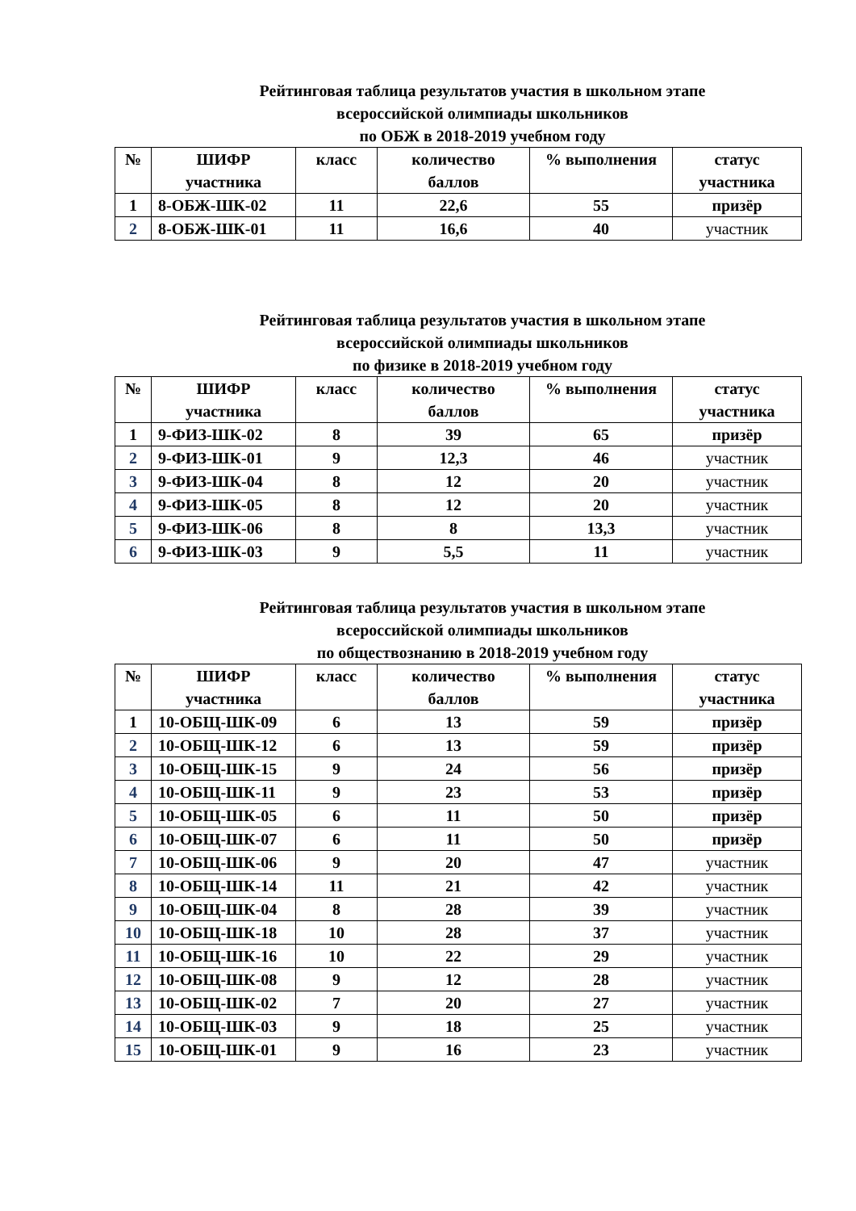Рейтинговая таблица результатов участия в школьном этапе
всероссийской олимпиады школьников
по ОБЖ в 2018-2019 учебном году
| № | ШИФР участника | класс | количество баллов | % выполнения | статус участника |
| --- | --- | --- | --- | --- | --- |
| 1 | 8-ОБЖ-ШК-02 | 11 | 22,6 | 55 | призёр |
| 2 | 8-ОБЖ-ШК-01 | 11 | 16,6 | 40 | участник |
Рейтинговая таблица результатов участия в школьном этапе
всероссийской олимпиады школьников
по физике в 2018-2019 учебном году
| № | ШИФР участника | класс | количество баллов | % выполнения | статус участника |
| --- | --- | --- | --- | --- | --- |
| 1 | 9-ФИЗ-ШК-02 | 8 | 39 | 65 | призёр |
| 2 | 9-ФИЗ-ШК-01 | 9 | 12,3 | 46 | участник |
| 3 | 9-ФИЗ-ШК-04 | 8 | 12 | 20 | участник |
| 4 | 9-ФИЗ-ШК-05 | 8 | 12 | 20 | участник |
| 5 | 9-ФИЗ-ШК-06 | 8 | 8 | 13,3 | участник |
| 6 | 9-ФИЗ-ШК-03 | 9 | 5,5 | 11 | участник |
Рейтинговая таблица результатов участия в школьном этапе
всероссийской олимпиады школьников
по обществознанию в 2018-2019 учебном году
| № | ШИФР участника | класс | количество баллов | % выполнения | статус участника |
| --- | --- | --- | --- | --- | --- |
| 1 | 10-ОБЩ-ШК-09 | 6 | 13 | 59 | призёр |
| 2 | 10-ОБЩ-ШК-12 | 6 | 13 | 59 | призёр |
| 3 | 10-ОБЩ-ШК-15 | 9 | 24 | 56 | призёр |
| 4 | 10-ОБЩ-ШК-11 | 9 | 23 | 53 | призёр |
| 5 | 10-ОБЩ-ШК-05 | 6 | 11 | 50 | призёр |
| 6 | 10-ОБЩ-ШК-07 | 6 | 11 | 50 | призёр |
| 7 | 10-ОБЩ-ШК-06 | 9 | 20 | 47 | участник |
| 8 | 10-ОБЩ-ШК-14 | 11 | 21 | 42 | участник |
| 9 | 10-ОБЩ-ШК-04 | 8 | 28 | 39 | участник |
| 10 | 10-ОБЩ-ШК-18 | 10 | 28 | 37 | участник |
| 11 | 10-ОБЩ-ШК-16 | 10 | 22 | 29 | участник |
| 12 | 10-ОБЩ-ШК-08 | 9 | 12 | 28 | участник |
| 13 | 10-ОБЩ-ШК-02 | 7 | 20 | 27 | участник |
| 14 | 10-ОБЩ-ШК-03 | 9 | 18 | 25 | участник |
| 15 | 10-ОБЩ-ШК-01 | 9 | 16 | 23 | участник |